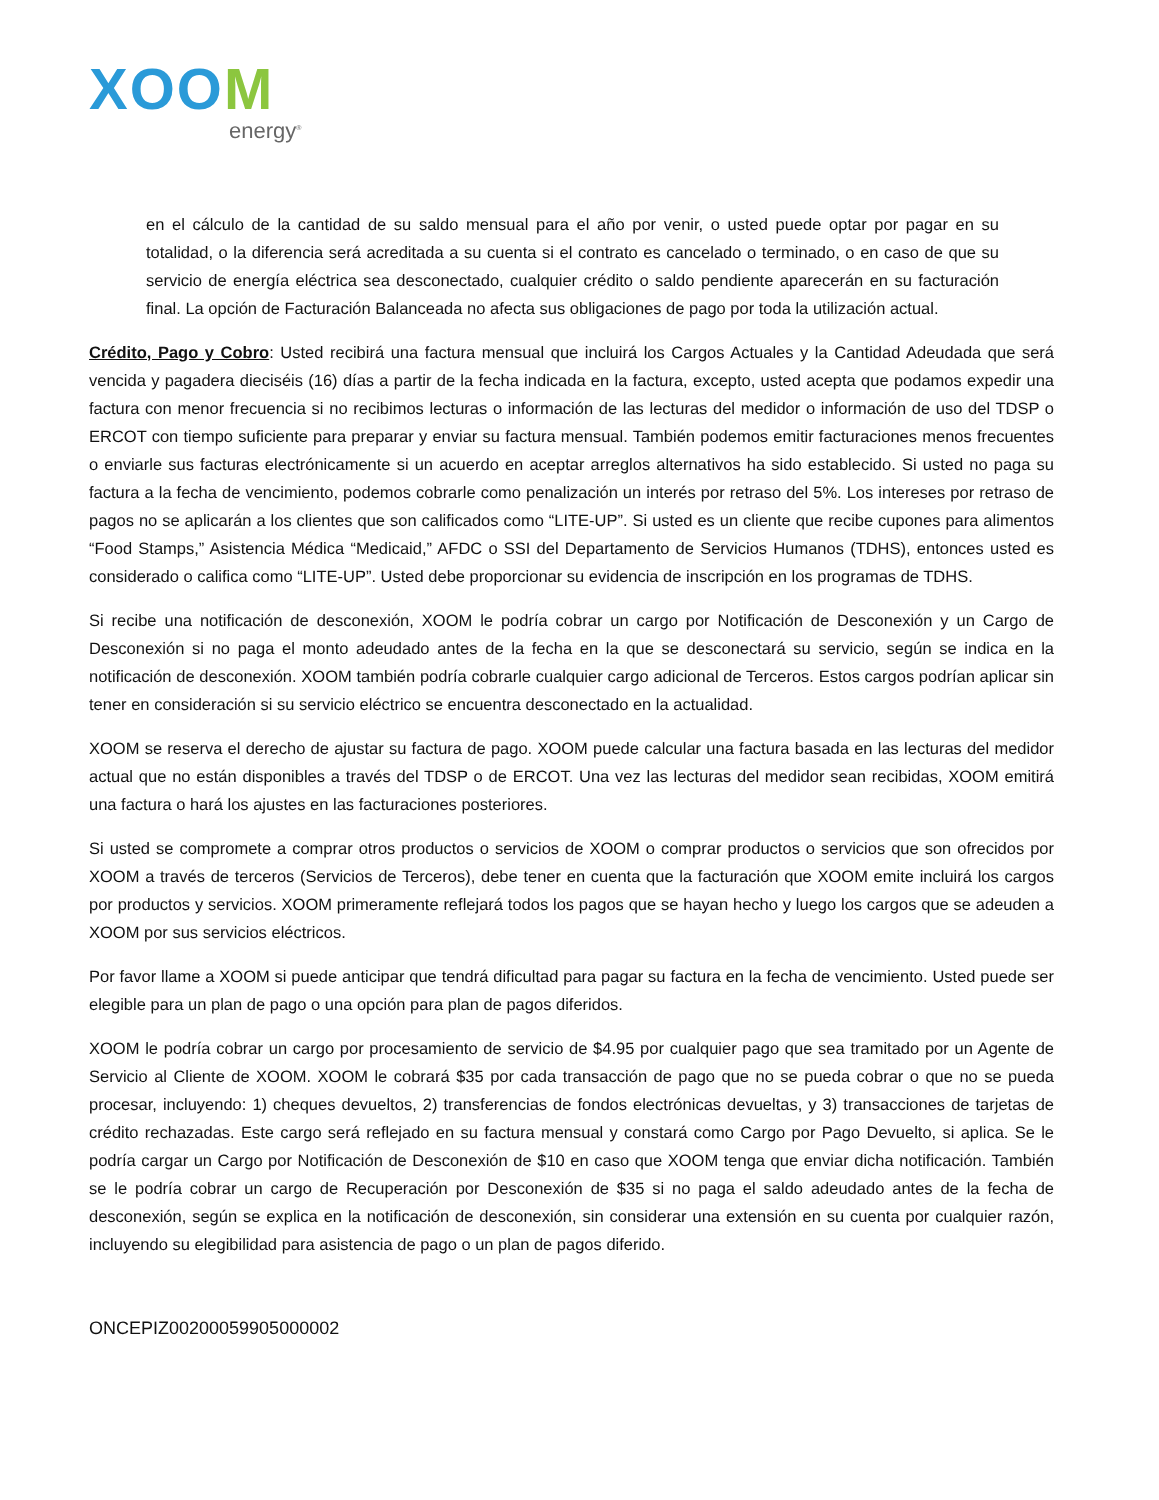XOOM
energy<sup>®</sup>
en el cálculo de la cantidad de su saldo mensual para el año por venir, o usted puede optar por pagar en su totalidad, o la diferencia será acreditada a su cuenta si el contrato es cancelado o terminado, o en caso de que su servicio de energía eléctrica sea desconectado, cualquier crédito o saldo pendiente aparecerán en su facturación final. La opción de Facturación Balanceada no afecta sus obligaciones de pago por toda la utilización actual.
Crédito, Pago y Cobro: Usted recibirá una factura mensual que incluirá los Cargos Actuales y la Cantidad Adeudada que será vencida y pagadera dieciséis (16) días a partir de la fecha indicada en la factura, excepto, usted acepta que podamos expedir una factura con menor frecuencia si no recibimos lecturas o información de las lecturas del medidor o información de uso del TDSP o ERCOT con tiempo suficiente para preparar y enviar su factura mensual. También podemos emitir facturaciones menos frecuentes o enviarle sus facturas electrónicamente si un acuerdo en aceptar arreglos alternativos ha sido establecido. Si usted no paga su factura a la fecha de vencimiento, podemos cobrarle como penalización un interés por retraso del 5%. Los intereses por retraso de pagos no se aplicarán a los clientes que son calificados como “LITE-UP”. Si usted es un cliente que recibe cupones para alimentos “Food Stamps,” Asistencia Médica “Medicaid,” AFDC o SSI del Departamento de Servicios Humanos (TDHS), entonces usted es considerado o califica como “LITE-UP”. Usted debe proporcionar su evidencia de inscripción en los programas de TDHS.
Si recibe una notificación de desconexión, XOOM le podría cobrar un cargo por Notificación de Desconexión y un Cargo de Desconexión si no paga el monto adeudado antes de la fecha en la que se desconectará su servicio, según se indica en la notificación de desconexión. XOOM también podría cobrarle cualquier cargo adicional de Terceros. Estos cargos podrían aplicar sin tener en consideración si su servicio eléctrico se encuentra desconectado en la actualidad.
XOOM se reserva el derecho de ajustar su factura de pago. XOOM puede calcular una factura basada en las lecturas del medidor actual que no están disponibles a través del TDSP o de ERCOT. Una vez las lecturas del medidor sean recibidas, XOOM emitirá una factura o hará los ajustes en las facturaciones posteriores.
Si usted se compromete a comprar otros productos o servicios de XOOM o comprar productos o servicios que son ofrecidos por XOOM a través de terceros (Servicios de Terceros), debe tener en cuenta que la facturación que XOOM emite incluirá los cargos por productos y servicios. XOOM primeramente reflejará todos los pagos que se hayan hecho y luego los cargos que se adeuden a XOOM por sus servicios eléctricos.
Por favor llame a XOOM si puede anticipar que tendrá dificultad para pagar su factura en la fecha de vencimiento. Usted puede ser elegible para un plan de pago o una opción para plan de pagos diferidos.
XOOM le podría cobrar un cargo por procesamiento de servicio de $4.95 por cualquier pago que sea tramitado por un Agente de Servicio al Cliente de XOOM. XOOM le cobrará $35 por cada transacción de pago que no se pueda cobrar o que no se pueda procesar, incluyendo: 1) cheques devueltos, 2) transferencias de fondos electrónicas devueltas, y 3) transacciones de tarjetas de crédito rechazadas. Este cargo será reflejado en su factura mensual y constará como Cargo por Pago Devuelto, si aplica. Se le podría cargar un Cargo por Notificación de Desconexión de $10 en caso que XOOM tenga que enviar dicha notificación. También se le podría cobrar un cargo de Recuperación por Desconexión de $35 si no paga el saldo adeudado antes de la fecha de desconexión, según se explica en la notificación de desconexión, sin considerar una extensión en su cuenta por cualquier razón, incluyendo su elegibilidad para asistencia de pago o un plan de pagos diferido.
ONCEPIZ00200059905000002